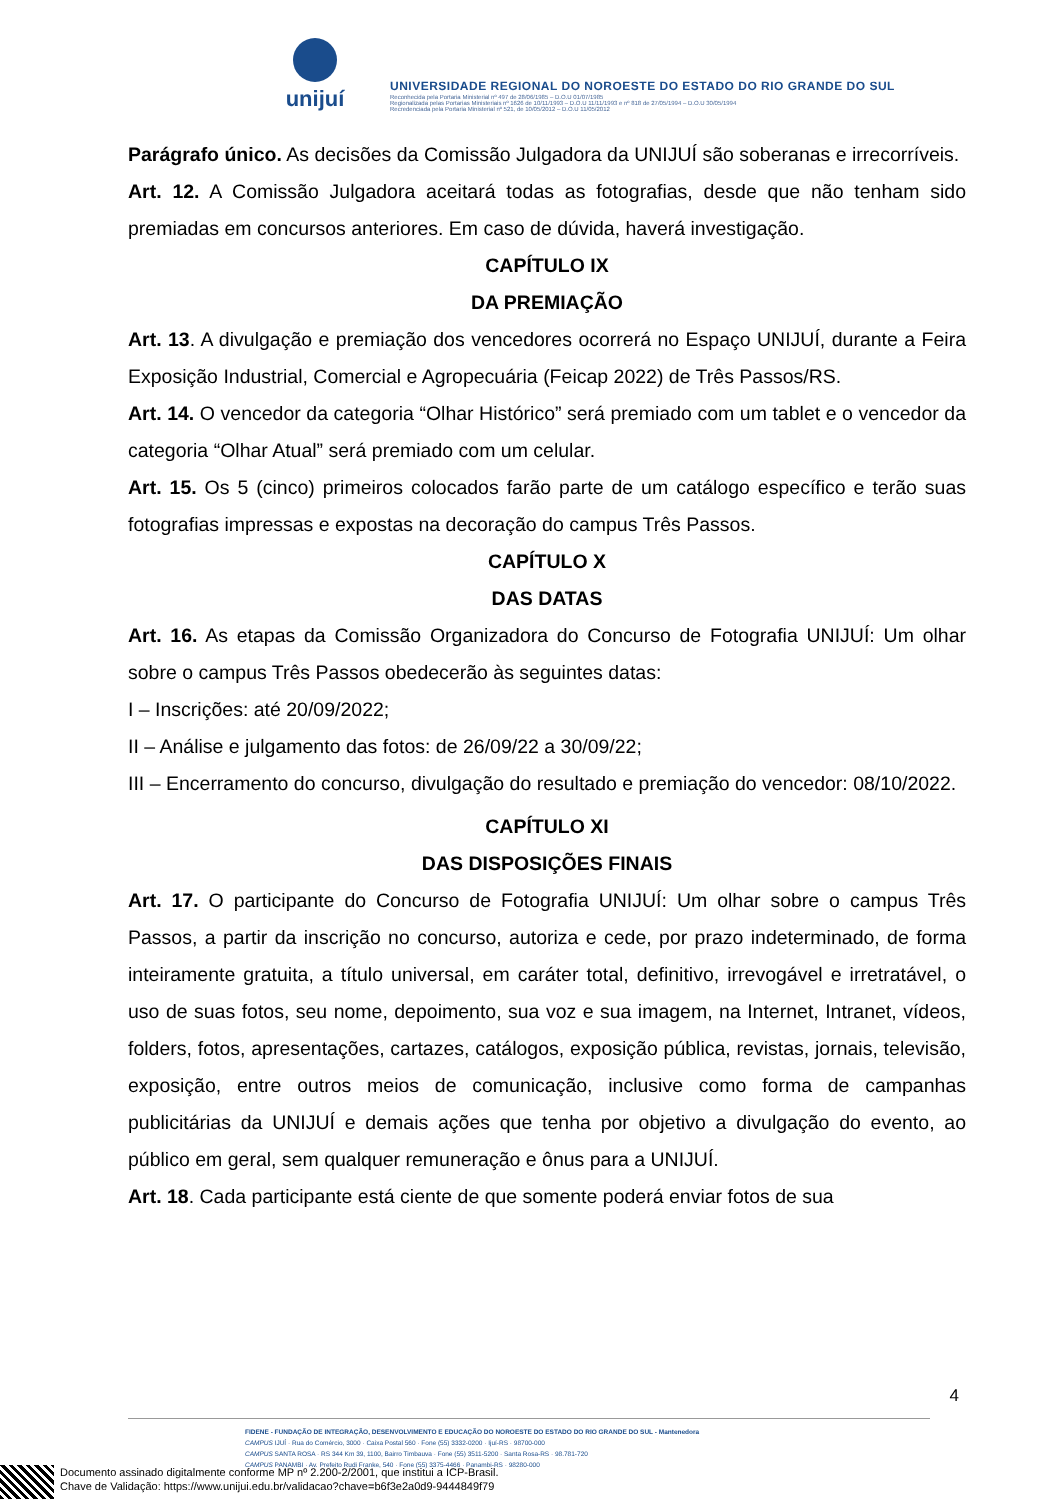unijuí
UNIVERSIDADE REGIONAL DO NOROESTE DO ESTADO DO RIO GRANDE DO SUL
Reconhecida pela Portaria Ministerial nº 497 de 28/06/1985 – D.O.U 01/07/1985
Regionalizada pelas Portarias Ministeriais nº 1626 de 10/11/1993 – D.O.U 11/11/1993 e nº 818 de 27/05/1994 – D.O.U 30/05/1994
Recredenciada pela Portaria Ministerial nº 521, de 10/05/2012 – D.O.U 11/05/2012
Parágrafo único. As decisões da Comissão Julgadora da UNIJUÍ são soberanas e irrecorríveis.
Art. 12. A Comissão Julgadora aceitará todas as fotografias, desde que não tenham sido premiadas em concursos anteriores. Em caso de dúvida, haverá investigação.
CAPÍTULO IX
DA PREMIAÇÃO
Art. 13. A divulgação e premiação dos vencedores ocorrerá no Espaço UNIJUÍ, durante a Feira Exposição Industrial, Comercial e Agropecuária (Feicap 2022) de Três Passos/RS.
Art. 14. O vencedor da categoria “Olhar Histórico” será premiado com um tablet e o vencedor da categoria “Olhar Atual” será premiado com um celular.
Art. 15. Os 5 (cinco) primeiros colocados farão parte de um catálogo específico e terão suas fotografias impressas e expostas na decoração do campus Três Passos.
CAPÍTULO X
DAS DATAS
Art. 16. As etapas da Comissão Organizadora do Concurso de Fotografia UNIJUÍ: Um olhar sobre o campus Três Passos obedecerão às seguintes datas:
I – Inscrições: até 20/09/2022;
II – Análise e julgamento das fotos: de 26/09/22 a 30/09/22;
III – Encerramento do concurso, divulgação do resultado e premiação do vencedor: 08/10/2022.
CAPÍTULO XI
DAS DISPOSIÇÕES FINAIS
Art. 17. O participante do Concurso de Fotografia UNIJUÍ: Um olhar sobre o campus Três Passos, a partir da inscrição no concurso, autoriza e cede, por prazo indeterminado, de forma inteiramente gratuita, a título universal, em caráter total, definitivo, irrevogável e irretratável, o uso de suas fotos, seu nome, depoimento, sua voz e sua imagem, na Internet, Intranet, vídeos, folders, fotos, apresentações, cartazes, catálogos, exposição pública, revistas, jornais, televisão, exposição, entre outros meios de comunicação, inclusive como forma de campanhas publicitárias da UNIJUÍ e demais ações que tenha por objetivo a divulgação do evento, ao público em geral, sem qualquer remuneração e ônus para a UNIJUÍ.
Art. 18. Cada participante está ciente de que somente poderá enviar fotos de sua
4
FIDENE - FUNDAÇÃO DE INTEGRAÇÃO, DESENVOLVIMENTO E EDUCAÇÃO DO NOROESTE DO ESTADO DO RIO GRANDE DO SUL - Mantenedora
CAMPUS IJUÍ · Rua do Comércio, 3000 · Caixa Postal 560 · Fone (55) 3332-0200 · Ijuí-RS · 98700-000
CAMPUS SANTA ROSA · RS 344 Km 39, 1100, Bairro Timbauva · Fone (55) 3511-5200 · Santa Rosa-RS · 98.781-720
CAMPUS PANAMBI · Av. Prefeito Rudi Franke, 540 · Fone (55) 3375-4466 · Panambi-RS · 98280-000
Documento assinado digitalmente conforme MP nº 2.200-2/2001, que institui a ICP-Brasil.
Chave de Validação: https://www.unijui.edu.br/validacao?chave=b6f3e2a0d9-9444849f79